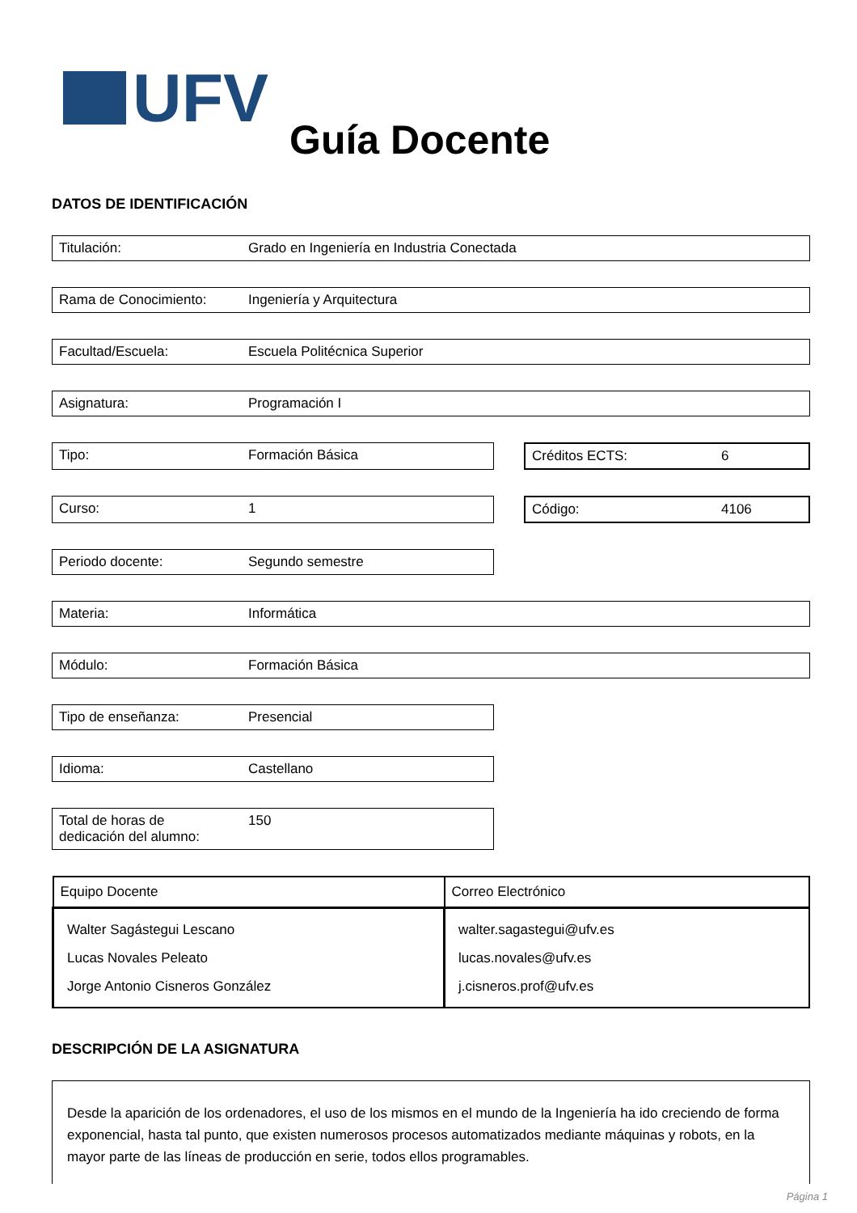UFV
Guía Docente
DATOS DE IDENTIFICACIÓN
Titulación: Grado en Ingeniería en Industria Conectada
Rama de Conocimiento: Ingeniería y Arquitectura
Facultad/Escuela: Escuela Politécnica Superior
Asignatura: Programación I
Tipo: Formación Básica Créditos ECTS: 6
Curso: 1 Código: 4106
Periodo docente: Segundo semestre
Materia: Informática
Módulo: Formación Básica
Tipo de enseñanza: Presencial
Idioma: Castellano
Total de horas de
dedicación del alumno:
150
| Equipo Docente | Correo Electrónico |
| --- | --- |
| Walter Sagástegui Lescano Lucas Novales Peleato Jorge Antonio Cisneros González | walter.sagastegui@ufv.es lucas.novales@ufv.es j.cisneros.prof@ufv.es |
DESCRIPCIÓN DE LA ASIGNATURA
Desde la aparición de los ordenadores, el uso de los mismos en el mundo de la Ingeniería ha ido creciendo de forma exponencial, hasta tal punto, que existen numerosos procesos automatizados mediante máquinas y robots, en la mayor parte de las líneas de producción en serie, todos ellos programables.
Página 1